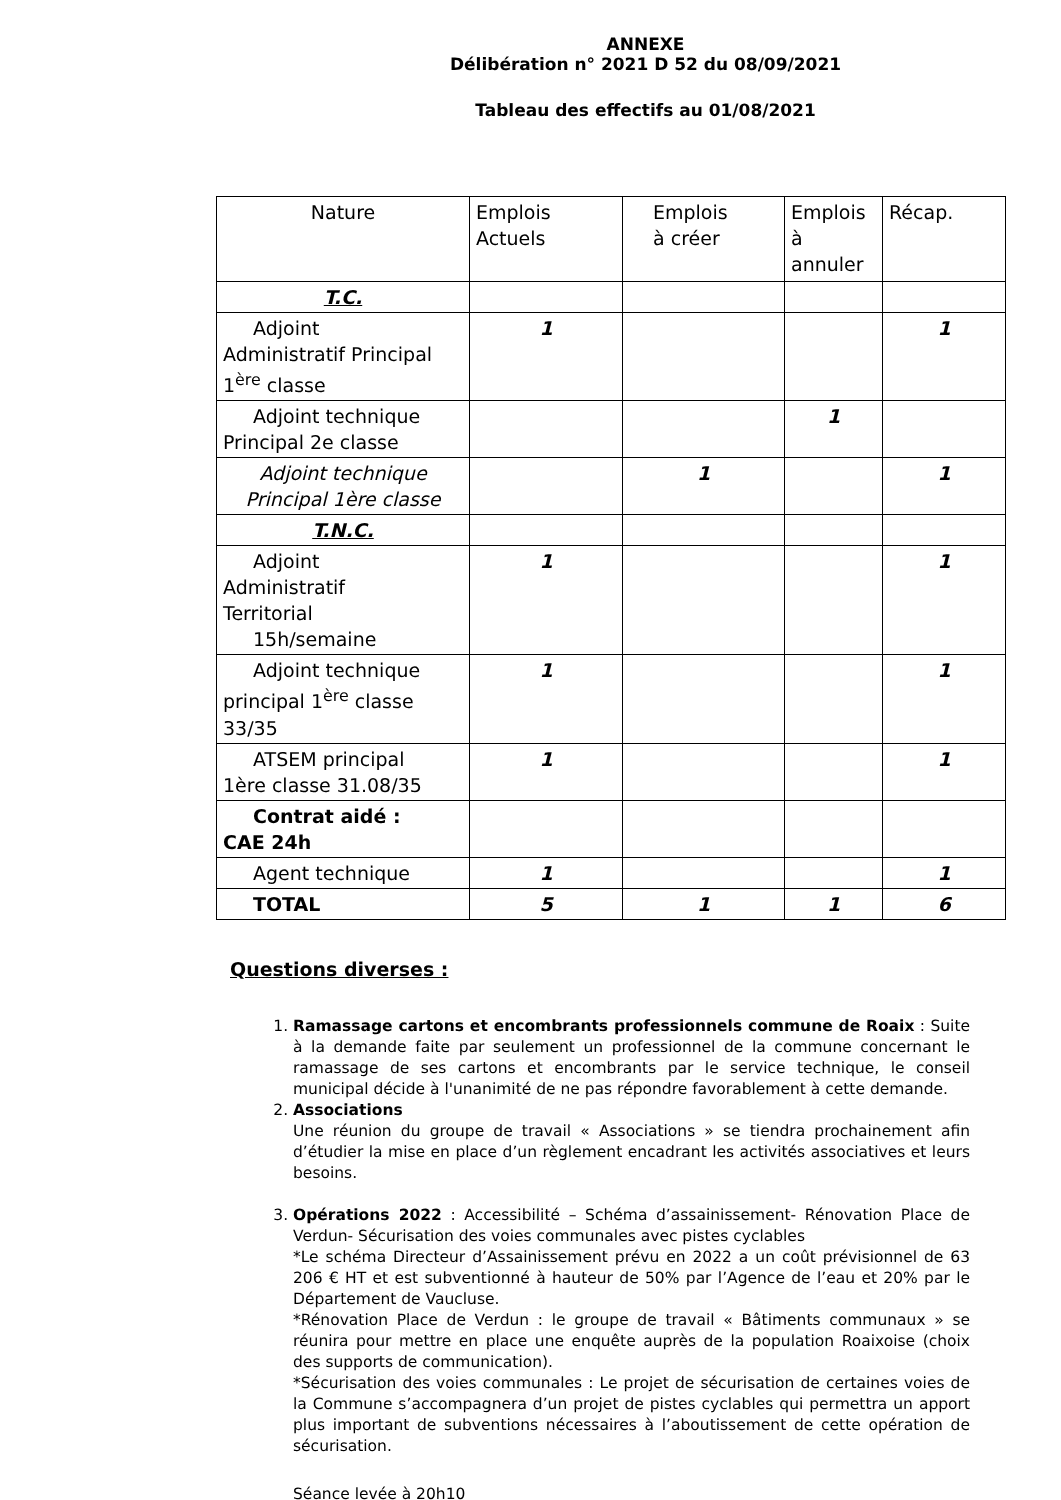ANNEXE
Délibération n° 2021 D 52 du 08/09/2021
Tableau des effectifs au 01/08/2021
| Nature | Emplois Actuels | Emplois à créer | Emplois à annuler | Récap. |
| T.C. | | | | |
| Adjoint Administratif Principal 1<sup>ère</sup> classe | 1 | | | 1 |
| Adjoint technique Principal 2e classe | | | 1 | |
| Adjoint technique Principal 1ère classe | | 1 | | 1 |
| T.N.C. | | | | |
| Adjoint Administratif Territorial 15h/semaine | 1 | | | 1 |
| Adjoint technique principal 1<sup>ère</sup> classe 33/35 | 1 | | | 1 |
| ATSEM principal 1ère classe 31.08/35 | 1 | | | 1 |
| Contrat aidé : CAE 24h | | | | |
| Agent technique | 1 | | | 1 |
| TOTAL | 5 | 1 | 1 | 6 |
Questions diverses :
1. Ramassage cartons et encombrants professionnels commune de Roaix : Suite à la demande faite par seulement un professionnel de la commune concernant le ramassage de ses cartons et encombrants par le service technique, le conseil municipal décide à l'unanimité de ne pas répondre favorablement à cette demande.
2. Associations
Une réunion du groupe de travail « Associations » se tiendra prochainement afin d’étudier la mise en place d’un règlement encadrant les activités associatives et leurs besoins.
3. Opérations 2022 : Accessibilité – Schéma d’assainissement- Rénovation Place de Verdun- Sécurisation des voies communales avec pistes cyclables
*Le schéma Directeur d’Assainissement prévu en 2022 a un coût prévisionnel de 63 206 € HT et est subventionné à hauteur de 50% par l’Agence de l’eau et 20% par le Département de Vaucluse.
*Rénovation Place de Verdun : le groupe de travail « Bâtiments communaux » se réunira pour mettre en place une enquête auprès de la population Roaixoise (choix des supports de communication).
*Sécurisation des voies communales : Le projet de sécurisation de certaines voies de la Commune s’accompagnera d’un projet de pistes cyclables qui permettra un apport plus important de subventions nécessaires à l’aboutissement de cette opération de sécurisation.
Séance levée à 20h10